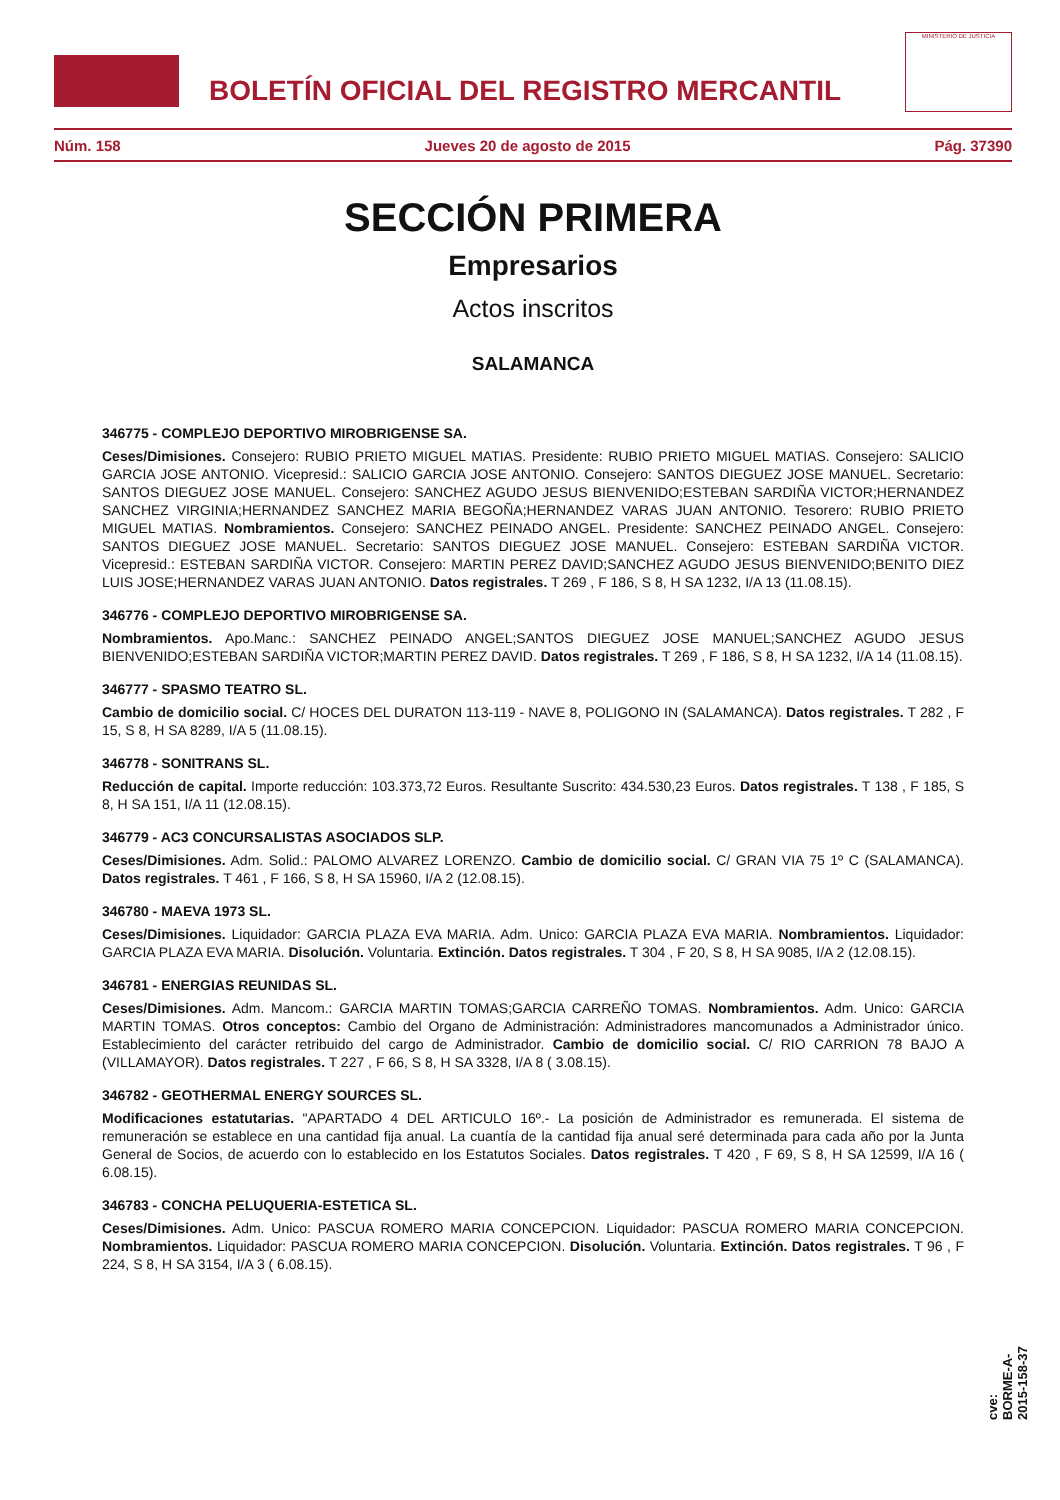BOLETÍN OFICIAL DEL REGISTRO MERCANTIL
MINISTERIO DE JUSTICIA
Núm. 158 Jueves 20 de agosto de 2015 Pág. 37390
SECCIÓN PRIMERA
Empresarios
Actos inscritos
SALAMANCA
346775 - COMPLEJO DEPORTIVO MIROBRIGENSE SA.
Ceses/Dimisiones. Consejero: RUBIO PRIETO MIGUEL MATIAS. Presidente: RUBIO PRIETO MIGUEL MATIAS. Consejero: SALICIO GARCIA JOSE ANTONIO. Vicepresid.: SALICIO GARCIA JOSE ANTONIO. Consejero: SANTOS DIEGUEZ JOSE MANUEL. Secretario: SANTOS DIEGUEZ JOSE MANUEL. Consejero: SANCHEZ AGUDO JESUS BIENVENIDO;ESTEBAN SARDIÑA VICTOR;HERNANDEZ SANCHEZ VIRGINIA;HERNANDEZ SANCHEZ MARIA BEGOÑA;HERNANDEZ VARAS JUAN ANTONIO. Tesorero: RUBIO PRIETO MIGUEL MATIAS. Nombramientos. Consejero: SANCHEZ PEINADO ANGEL. Presidente: SANCHEZ PEINADO ANGEL. Consejero: SANTOS DIEGUEZ JOSE MANUEL. Secretario: SANTOS DIEGUEZ JOSE MANUEL. Consejero: ESTEBAN SARDIÑA VICTOR. Vicepresid.: ESTEBAN SARDIÑA VICTOR. Consejero: MARTIN PEREZ DAVID;SANCHEZ AGUDO JESUS BIENVENIDO;BENITO DIEZ LUIS JOSE;HERNANDEZ VARAS JUAN ANTONIO. Datos registrales. T 269 , F 186, S 8, H SA 1232, I/A 13 (11.08.15).
346776 - COMPLEJO DEPORTIVO MIROBRIGENSE SA.
Nombramientos. Apo.Manc.: SANCHEZ PEINADO ANGEL;SANTOS DIEGUEZ JOSE MANUEL;SANCHEZ AGUDO JESUS BIENVENIDO;ESTEBAN SARDIÑA VICTOR;MARTIN PEREZ DAVID. Datos registrales. T 269 , F 186, S 8, H SA 1232, I/A 14 (11.08.15).
346777 - SPASMO TEATRO SL.
Cambio de domicilio social. C/ HOCES DEL DURATON 113-119 - NAVE 8, POLIGONO IN (SALAMANCA). Datos registrales. T 282 , F 15, S 8, H SA 8289, I/A 5 (11.08.15).
346778 - SONITRANS SL.
Reducción de capital. Importe reducción: 103.373,72 Euros. Resultante Suscrito: 434.530,23 Euros. Datos registrales. T 138 , F 185, S 8, H SA 151, I/A 11 (12.08.15).
346779 - AC3 CONCURSALISTAS ASOCIADOS SLP.
Ceses/Dimisiones. Adm. Solid.: PALOMO ALVAREZ LORENZO. Cambio de domicilio social. C/ GRAN VIA 75 1º C (SALAMANCA). Datos registrales. T 461 , F 166, S 8, H SA 15960, I/A 2 (12.08.15).
346780 - MAEVA 1973 SL.
Ceses/Dimisiones. Liquidador: GARCIA PLAZA EVA MARIA. Adm. Unico: GARCIA PLAZA EVA MARIA. Nombramientos. Liquidador: GARCIA PLAZA EVA MARIA. Disolución. Voluntaria. Extinción. Datos registrales. T 304 , F 20, S 8, H SA 9085, I/A 2 (12.08.15).
346781 - ENERGIAS REUNIDAS SL.
Ceses/Dimisiones. Adm. Mancom.: GARCIA MARTIN TOMAS;GARCIA CARREÑO TOMAS. Nombramientos. Adm. Unico: GARCIA MARTIN TOMAS. Otros conceptos: Cambio del Organo de Administración: Administradores mancomunados a Administrador único. Establecimiento del carácter retribuido del cargo de Administrador. Cambio de domicilio social. C/ RIO CARRION 78 BAJO A (VILLAMAYOR). Datos registrales. T 227 , F 66, S 8, H SA 3328, I/A 8 ( 3.08.15).
346782 - GEOTHERMAL ENERGY SOURCES SL.
Modificaciones estatutarias. "APARTADO 4 DEL ARTICULO 16º.- La posición de Administrador es remunerada. El sistema de remuneración se establece en una cantidad fija anual. La cuantía de la cantidad fija anual seré determinada para cada año por la Junta General de Socios, de acuerdo con lo establecido en los Estatutos Sociales. Datos registrales. T 420 , F 69, S 8, H SA 12599, I/A 16 ( 6.08.15).
346783 - CONCHA PELUQUERIA-ESTETICA SL.
Ceses/Dimisiones. Adm. Unico: PASCUA ROMERO MARIA CONCEPCION. Liquidador: PASCUA ROMERO MARIA CONCEPCION. Nombramientos. Liquidador: PASCUA ROMERO MARIA CONCEPCION. Disolución. Voluntaria. Extinción. Datos registrales. T 96 , F 224, S 8, H SA 3154, I/A 3 ( 6.08.15).
cve: BORME-A-2015-158-37